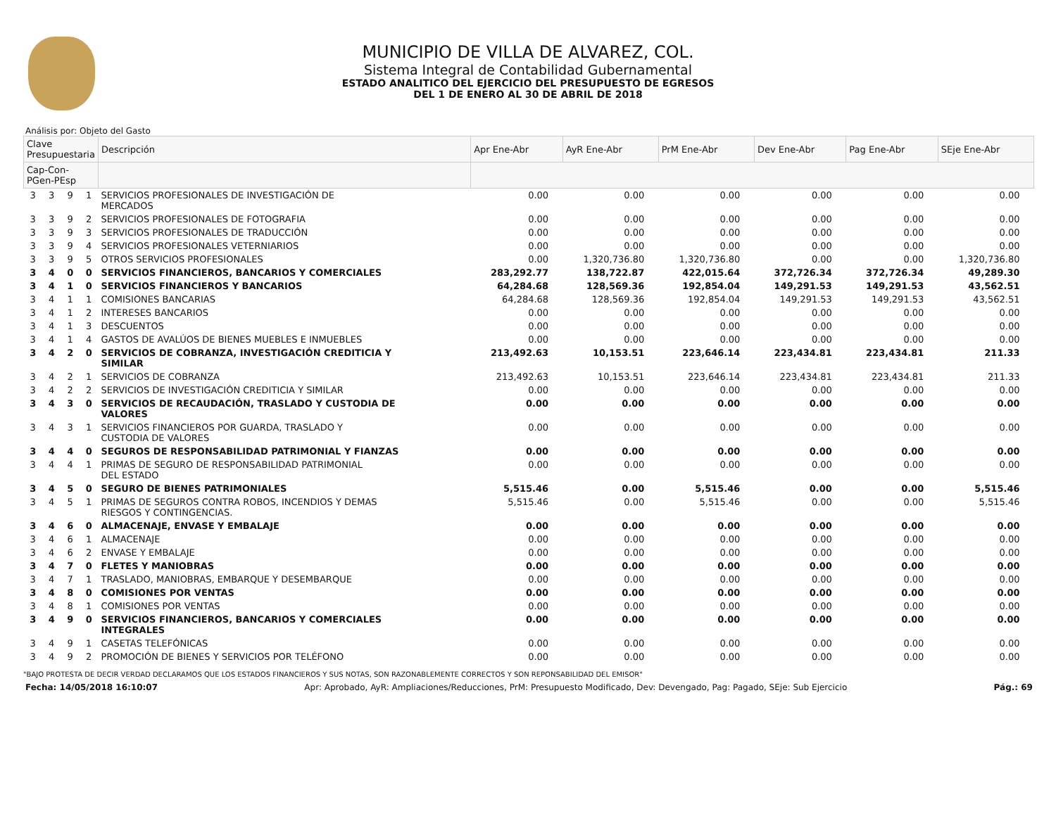MUNICIPIO DE VILLA DE ALVAREZ, COL.
Sistema Integral de Contabilidad Gubernamental
ESTADO ANALITICO DEL EJERCICIO DEL PRESUPUESTO DE EGRESOS
DEL 1 DE ENERO AL 30 DE ABRIL DE 2018
Análisis por: Objeto del Gasto
| Clave Presupuestaria | | | | Descripción | Apr Ene-Abr | AyR Ene-Abr | PrM Ene-Abr | Dev Ene-Abr | Pag Ene-Abr | SEje Ene-Abr |
| --- | --- | --- | --- | --- | --- | --- | --- | --- | --- | --- |
| Cap-Con-PGen-PEsp | | | | | | | | | | |
| 3 | 3 | 9 | 1 | SERVICIOS PROFESIONALES DE INVESTIGACIÓN DE MERCADOS | 0.00 | 0.00 | 0.00 | 0.00 | 0.00 | 0.00 |
| 3 | 3 | 9 | 2 | SERVICIOS PROFESIONALES DE FOTOGRAFIA | 0.00 | 0.00 | 0.00 | 0.00 | 0.00 | 0.00 |
| 3 | 3 | 9 | 3 | SERVICIOS PROFESIONALES DE TRADUCCIÓN | 0.00 | 0.00 | 0.00 | 0.00 | 0.00 | 0.00 |
| 3 | 3 | 9 | 4 | SERVICIOS PROFESIONALES VETERNIARIOS | 0.00 | 0.00 | 0.00 | 0.00 | 0.00 | 0.00 |
| 3 | 3 | 9 | 5 | OTROS SERVICIOS PROFESIONALES | 0.00 | 1,320,736.80 | 1,320,736.80 | 0.00 | 0.00 | 1,320,736.80 |
| 3 | 4 | 0 | 0 | SERVICIOS FINANCIEROS, BANCARIOS Y COMERCIALES | 283,292.77 | 138,722.87 | 422,015.64 | 372,726.34 | 372,726.34 | 49,289.30 |
| 3 | 4 | 1 | 0 | SERVICIOS FINANCIEROS Y BANCARIOS | 64,284.68 | 128,569.36 | 192,854.04 | 149,291.53 | 149,291.53 | 43,562.51 |
| 3 | 4 | 1 | 1 | COMISIONES BANCARIAS | 64,284.68 | 128,569.36 | 192,854.04 | 149,291.53 | 149,291.53 | 43,562.51 |
| 3 | 4 | 1 | 2 | INTERESES BANCARIOS | 0.00 | 0.00 | 0.00 | 0.00 | 0.00 | 0.00 |
| 3 | 4 | 1 | 3 | DESCUENTOS | 0.00 | 0.00 | 0.00 | 0.00 | 0.00 | 0.00 |
| 3 | 4 | 1 | 4 | GASTOS DE AVALÚOS DE BIENES MUEBLES E INMUEBLES | 0.00 | 0.00 | 0.00 | 0.00 | 0.00 | 0.00 |
| 3 | 4 | 2 | 0 | SERVICIOS DE COBRANZA, INVESTIGACIÓN CREDITICIA Y SIMILAR | 213,492.63 | 10,153.51 | 223,646.14 | 223,434.81 | 223,434.81 | 211.33 |
| 3 | 4 | 2 | 1 | SERVICIOS DE COBRANZA | 213,492.63 | 10,153.51 | 223,646.14 | 223,434.81 | 223,434.81 | 211.33 |
| 3 | 4 | 2 | 2 | SERVICIOS DE INVESTIGACIÓN CREDITICIA Y SIMILAR | 0.00 | 0.00 | 0.00 | 0.00 | 0.00 | 0.00 |
| 3 | 4 | 3 | 0 | SERVICIOS DE RECAUDACIÓN, TRASLADO Y CUSTODIA DE VALORES | 0.00 | 0.00 | 0.00 | 0.00 | 0.00 | 0.00 |
| 3 | 4 | 3 | 1 | SERVICIOS FINANCIEROS POR GUARDA, TRASLADO Y CUSTODIA DE VALORES | 0.00 | 0.00 | 0.00 | 0.00 | 0.00 | 0.00 |
| 3 | 4 | 4 | 0 | SEGUROS DE RESPONSABILIDAD PATRIMONIAL Y FIANZAS | 0.00 | 0.00 | 0.00 | 0.00 | 0.00 | 0.00 |
| 3 | 4 | 4 | 1 | PRIMAS DE SEGURO DE RESPONSABILIDAD PATRIMONIAL DEL ESTADO | 0.00 | 0.00 | 0.00 | 0.00 | 0.00 | 0.00 |
| 3 | 4 | 5 | 0 | SEGURO DE BIENES PATRIMONIALES | 5,515.46 | 0.00 | 5,515.46 | 0.00 | 0.00 | 5,515.46 |
| 3 | 4 | 5 | 1 | PRIMAS DE SEGUROS CONTRA ROBOS, INCENDIOS Y DEMAS RIESGOS Y CONTINGENCIAS. | 5,515.46 | 0.00 | 5,515.46 | 0.00 | 0.00 | 5,515.46 |
| 3 | 4 | 6 | 0 | ALMACENAJE, ENVASE Y EMBALAJE | 0.00 | 0.00 | 0.00 | 0.00 | 0.00 | 0.00 |
| 3 | 4 | 6 | 1 | ALMACENAJE | 0.00 | 0.00 | 0.00 | 0.00 | 0.00 | 0.00 |
| 3 | 4 | 6 | 2 | ENVASE Y EMBALAJE | 0.00 | 0.00 | 0.00 | 0.00 | 0.00 | 0.00 |
| 3 | 4 | 7 | 0 | FLETES Y MANIOBRAS | 0.00 | 0.00 | 0.00 | 0.00 | 0.00 | 0.00 |
| 3 | 4 | 7 | 1 | TRASLADO, MANIOBRAS, EMBARQUE Y DESEMBARQUE | 0.00 | 0.00 | 0.00 | 0.00 | 0.00 | 0.00 |
| 3 | 4 | 8 | 0 | COMISIONES POR VENTAS | 0.00 | 0.00 | 0.00 | 0.00 | 0.00 | 0.00 |
| 3 | 4 | 8 | 1 | COMISIONES POR VENTAS | 0.00 | 0.00 | 0.00 | 0.00 | 0.00 | 0.00 |
| 3 | 4 | 9 | 0 | SERVICIOS FINANCIEROS, BANCARIOS Y COMERCIALES INTEGRALES | 0.00 | 0.00 | 0.00 | 0.00 | 0.00 | 0.00 |
| 3 | 4 | 9 | 1 | CASETAS TELEFÓNICAS | 0.00 | 0.00 | 0.00 | 0.00 | 0.00 | 0.00 |
| 3 | 4 | 9 | 2 | PROMOCIÓN DE BIENES Y SERVICIOS POR TELÉFONO | 0.00 | 0.00 | 0.00 | 0.00 | 0.00 | 0.00 |
"BAJO PROTESTA DE DECIR VERDAD DECLARAMOS QUE LOS ESTADOS FINANCIEROS Y SUS NOTAS, SON RAZONABLEMENTE CORRECTOS Y SON REPONSABILIDAD DEL EMISOR"
Fecha: 14/05/2018 16:10:07 Apr: Aprobado, AyR: Ampliaciones/Reducciones, PrM: Presupuesto Modificado, Dev: Devengado, Pag: Pagado, SEje: Sub Ejercicio Pág.: 69